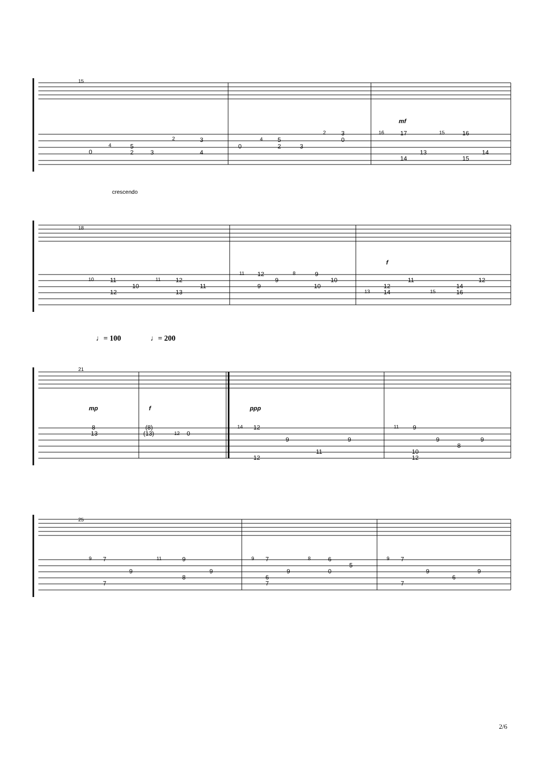15
mf
crescendo
18
f
♩= 100 ♩= 200
21
mp f ppp
25
0
4 5
2 3
2 3
4
0
4 5
2 3
2 3
0
16 17
14
15 16
13
15
14
10 11
12
10
11 12
13
11
11 12
9
9
8 9
10
10
12
13 14
11
14
15 16
12
8
13
(8)
(13) 12 0
14 12
12
9
11
9
11 9
10
12
9
8
9
9 7
7
9
11 9
8
9
9 7
6
7
9
8 6
0
5
9 7
7
9
6
9
2/6